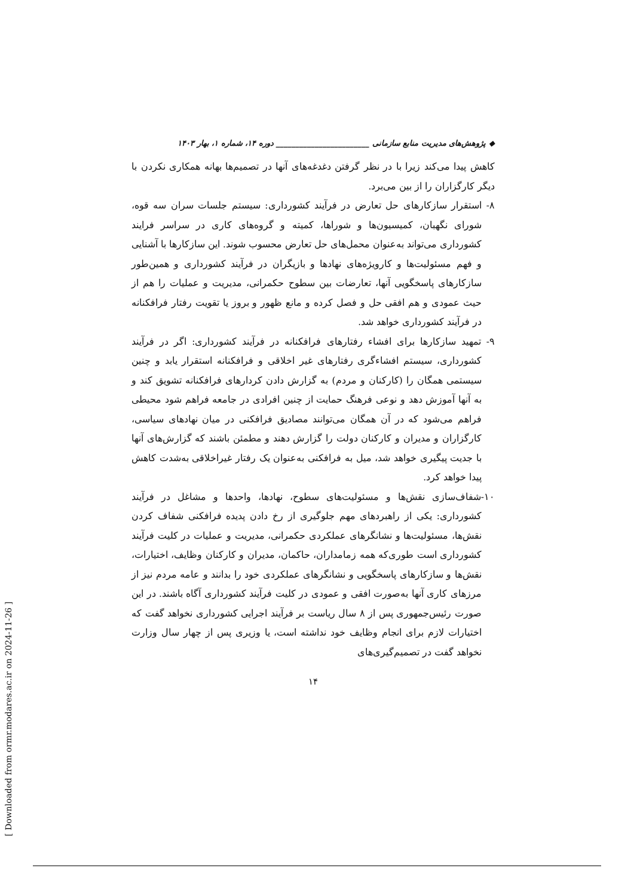◆ پژوهش‌های مدیریت منابع سازمانی ________________________ دوره ۱۴، شماره ۱، بهار ۱۴۰۳
کاهش پیدا می‌کند زیرا با در نظر گرفتن دغدغه‌های آنها در تصمیم‌ها بهانه همکاری نکردن با دیگر کارگزاران را از بین می‌برد.
۸- استقرار سازکارهای حل تعارض در فرآیند کشورداری: سیستم جلسات سران سه قوه، شورای نگهبان، کمیسیون‌ها و شوراها، کمیته و گروه‌های کاری در سراسر فرایند کشورداری می‌تواند به‌عنوان محمل‌های حل تعارض محسوب شوند. این سازکارها با آشنایی و فهم مسئولیت‌ها و کارویژه‌های نهادها و بازیگران در فرآیند کشورداری و همین‌طور سازکارهای پاسخگویی آنها، تعارضات بین سطوح حکمرانی، مدیریت و عملیات را هم از حیث عمودی و هم افقی حل و فصل کرده و مانع ظهور و بروز یا تقویت رفتار فرافکنانه در فرآیند کشورداری خواهد شد.
۹- تمهید سازکارها برای افشاء رفتارهای فرافکنانه در فرآیند کشورداری: اگر در فرآیند کشورداری، سیستم افشاءگری رفتارهای غیر اخلاقی و فرافکنانه استقرار یابد و چنین سیستمی همگان را (کارکنان و مردم) به گزارش دادن کردارهای فرافکنانه تشویق کند و به آنها آموزش دهد و نوعی فرهنگ حمایت از چنین افرادی در جامعه فراهم شود محیطی فراهم می‌شود که در آن همگان می‌توانند مصادیق فرافکنی در میان نهادهای سیاسی، کارگزاران و مدیران و کارکنان دولت را گزارش دهند و مطمئن باشند که گزارش‌های آنها با جدیت پیگیری خواهد شد، میل به فرافکنی به‌عنوان یک رفتار غیراخلاقی به‌شدت کاهش پیدا خواهد کرد.
۱۰-شفاف‌سازی نقش‌ها و مسئولیت‌های سطوح، نهادها، واحدها و مشاغل در فرآیند کشورداری: یکی از راهبردهای مهم جلوگیری از رخ دادن پدیده فرافکنی شفاف کردن نقش‌ها، مسئولیت‌ها و نشانگرهای عملکردی حکمرانی، مدیریت و عملیات در کلیت فرآیند کشورداری است طوری‌که همه زمامداران، حاکمان، مدیران و کارکنان وظایف، اختیارات، نقش‌ها و سازکارهای پاسخگویی و نشانگرهای عملکردی خود را بدانند و عامه مردم نیز از مرزهای کاری آنها به‌صورت افقی و عمودی در کلیت فرآیند کشورداری آگاه باشند. در این صورت رئیس‌جمهوری پس از ۸ سال ریاست بر فرآیند اجرایی کشورداری نخواهد گفت که اختیارات لازم برای انجام وظایف خود نداشته است، یا وزیری پس از چهار سال وزارت نخواهد گفت در تصمیم‌گیری‌های
۱۴
[ Downloaded from ormr.modares.ac.ir on 2024-11-26 ]